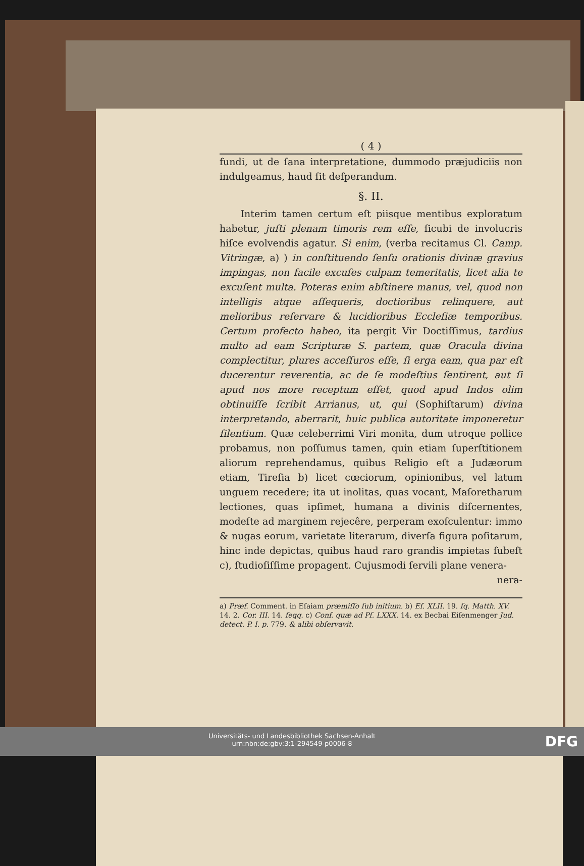( 4 )
fundi, ut de ſana interpretatione, dummodo præjudiciis non indulgeamus, haud ſit deſperandum.
§. II.
Interim tamen certum eſt piisque mentibus exploratum habetur, juſti plenam timoris rem eſſe, ſicubi de involucris hiſce evolvendis agatur. Si enim, (verba recitamus Cl. Camp. Vitringæ, a) ) in conſtituendo ſenſu orationis divinæ gravius impingas, non facile excuſes culpam temeritatis, licet alia te excuſent multa. Poteras enim abſtinere manus, vel, quod non intelligis atque aſſequeris, doctioribus relinquere, aut melioribus reſervare & lucidioribus Eccleſiæ temporibus. Certum profecto habeo, ita pergit Vir Doctiſſimus, tardius multo ad eam Scripturæ S. partem, quæ Oracula divina complectitur, plures acceſſuros eſſe, ſi erga eam, qua par eſt ducerentur reverentia, ac de ſe modeſtius ſentirent, aut ſi apud nos more receptum eſſet, quod apud Indos olim obtinuiſſe ſcribit Arrianus, ut, qui (Sophiſtarum) divina interpretando, aberrarit, huic publica autoritate imponeretur ſilentium. Quæ celeberrimi Viri monita, dum utroque pollice probamus, non poſſumus tamen, quin etiam ſuperſtitionem aliorum reprehendamus, quibus Religio eſt a Judæorum etiam, Tireſia b) licet cœciorum, opinionibus, vel latum unguem recedere; ita ut inolitas, quas vocant, Maſoretharum lectiones, quas ipſimet, humana a divinis diſcernentes, modeſte ad marginem rejecêre, perperam exoſculentur: immo & nugas eorum, varietate literarum, diverſa figura poſitarum, hinc inde depictas, quibus haud raro grandis impietas ſubeſt c), ſtudioſiſſime propagent. Cujusmodi ſervili plane venera-
nera-
a) Præf. Comment. in Eſaiam præmiſſo ſub initium. b) Eſ. XLII. 19. ſq. Matth. XV. 14. 2. Cor. III. 14. ſeqq. c) Conf. quæ ad Pſ. LXXX. 14. ex Becbai Eiſenmenger Jud. detect. P. I. p. 779. & alibi obſervavit.
Universitäts- und Landesbibliothek Sachsen-Anhalt
urn:nbn:de:gbv:3:1-294549-p0006-8
DFG